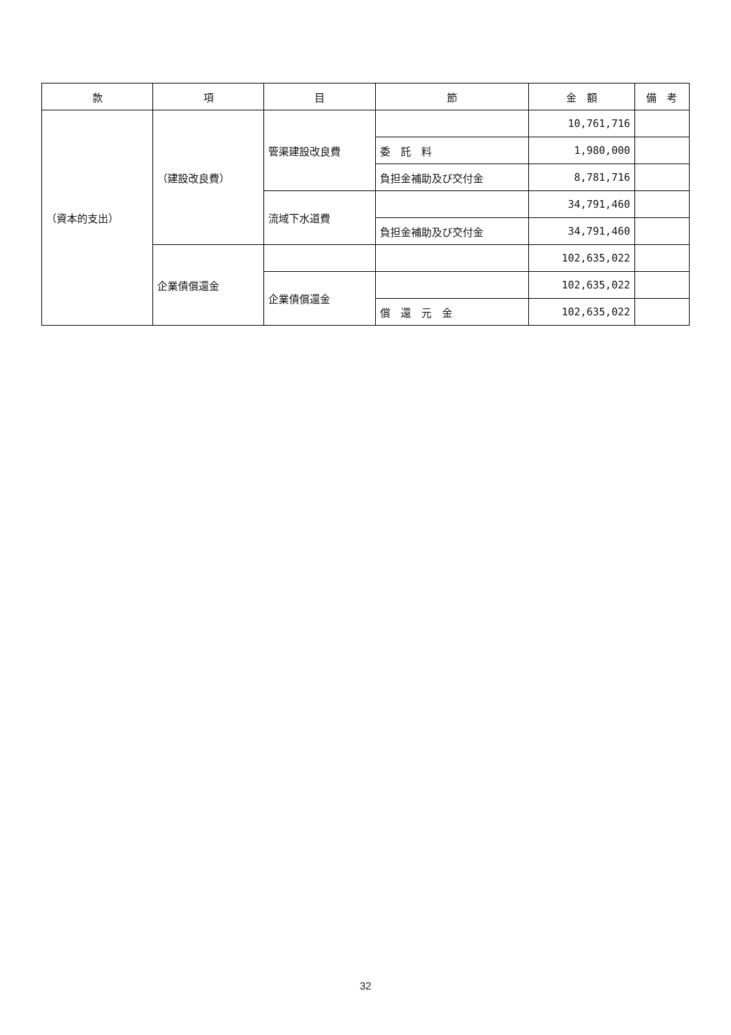| 款 | 項 | 目 | 節 | 金 額 | 備 考 |
| --- | --- | --- | --- | --- | --- |
| （資本的支出） | （建設改良費） | 管渠建設改良費 | | 10,761,716 | |
| | | | 委 託 料 | 1,980,000 | |
| | | | 負担金補助及び交付金 | 8,781,716 | |
| | | 流域下水道費 | | 34,791,460 | |
| | | | 負担金補助及び交付金 | 34,791,460 | |
| | 企業債償還金 | | | 102,635,022 | |
| | | 企業債償還金 | | 102,635,022 | |
| | | | 償 還 元 金 | 102,635,022 | |
32